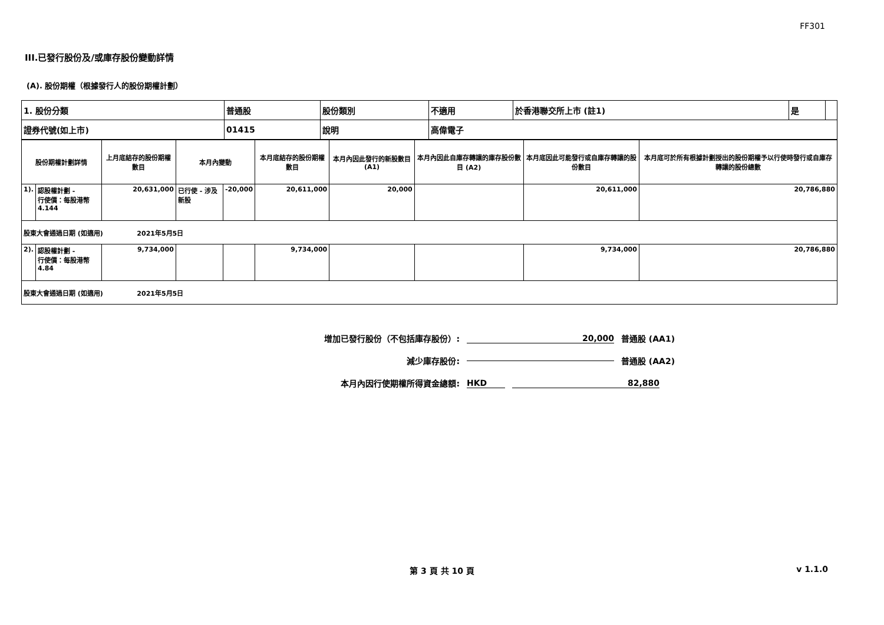FF301
III.已發行股份及/或庫存股份變動詳情
(A). 股份期權（根據發行人的股份期權計劃）
| 1. 股份分類 | 普通股 | 股份類別 | 不適用 | 於香港聯交所上市 (註1) | 是 | |
| 證券代號(如上市) | 01415 | 說明 | 高偉電子 | | | |
| 股份期權計劃詳情 | | 上月底結存的股份期權數目 | 本月內變動 | | 本月底結存的股份期權數目 | 本月內因此發行的新股數目 (A1) | 本月內因此自庫存轉讓的庫存股份數目 (A2) | 本月底因此可能發行或自庫存轉讓的股份數目 | 本月底可於所有根據計劃授出的股份期權予以行使時發行或自庫存轉讓的股份總數 |
| 1). | 認股權計劃 - 行使價：每股港幣4.144 | 20,631,000 | 已行使 - 涉及新股 | -20,000 | 20,611,000 | 20,000 | | 20,611,000 | 20,786,880 |
| 股東大會通過日期 (如適用) 2021年5月5日 | | | | | | | | | |
| 2). | 認股權計劃 - 行使價：每股港幣4.84 | 9,734,000 | | | 9,734,000 | | | 9,734,000 | 20,786,880 |
| 股東大會通過日期 (如適用) 2021年5月5日 | | | | | | | | | |
增加已發行股份（不包括庫存股份）: 20,000 普通股 (AA1)
減少庫存股份: 普通股 (AA2)
本月內因行使期權所得資金總額: HKD 82,880
第 3 頁 共 10 頁 v 1.1.0